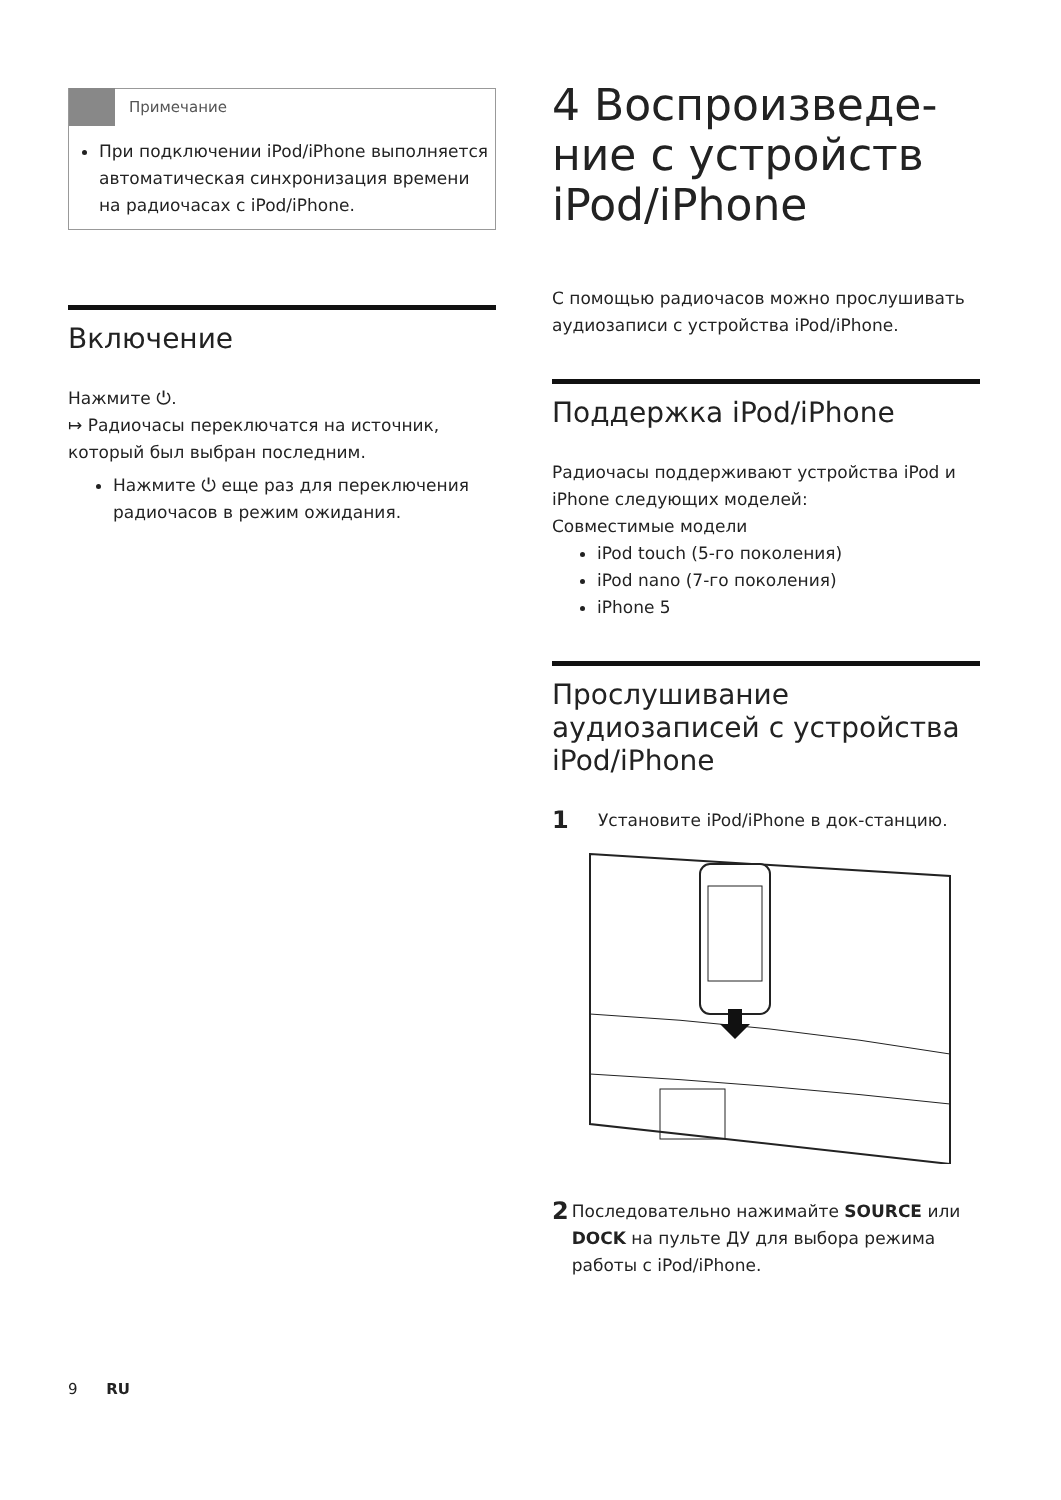Примечание
При подключении iPod/iPhone выполняется автоматическая синхронизация времени на радиочасах с iPod/iPhone.
Включение
Нажмите ⏻.
↦ Радиочасы переключатся на источник, который был выбран последним.
Нажмите ⏻ еще раз для переключения радиочасов в режим ожидания.
4 Воспроизведе-
ние с устройств
iPod/iPhone
С помощью радиочасов можно прослушивать аудиозаписи с устройства iPod/iPhone.
Поддержка iPod/iPhone
Радиочасы поддерживают устройства iPod и iPhone следующих моделей:
Совместимые модели
iPod touch (5-го поколения)
iPod nano (7-го поколения)
iPhone 5
Прослушивание аудиозаписей с устройства iPod/iPhone
1 Установите iPod/iPhone в док-станцию.
2 Последовательно нажимайте SOURCE или DOCK на пульте ДУ для выбора режима работы с iPod/iPhone.
9 RU